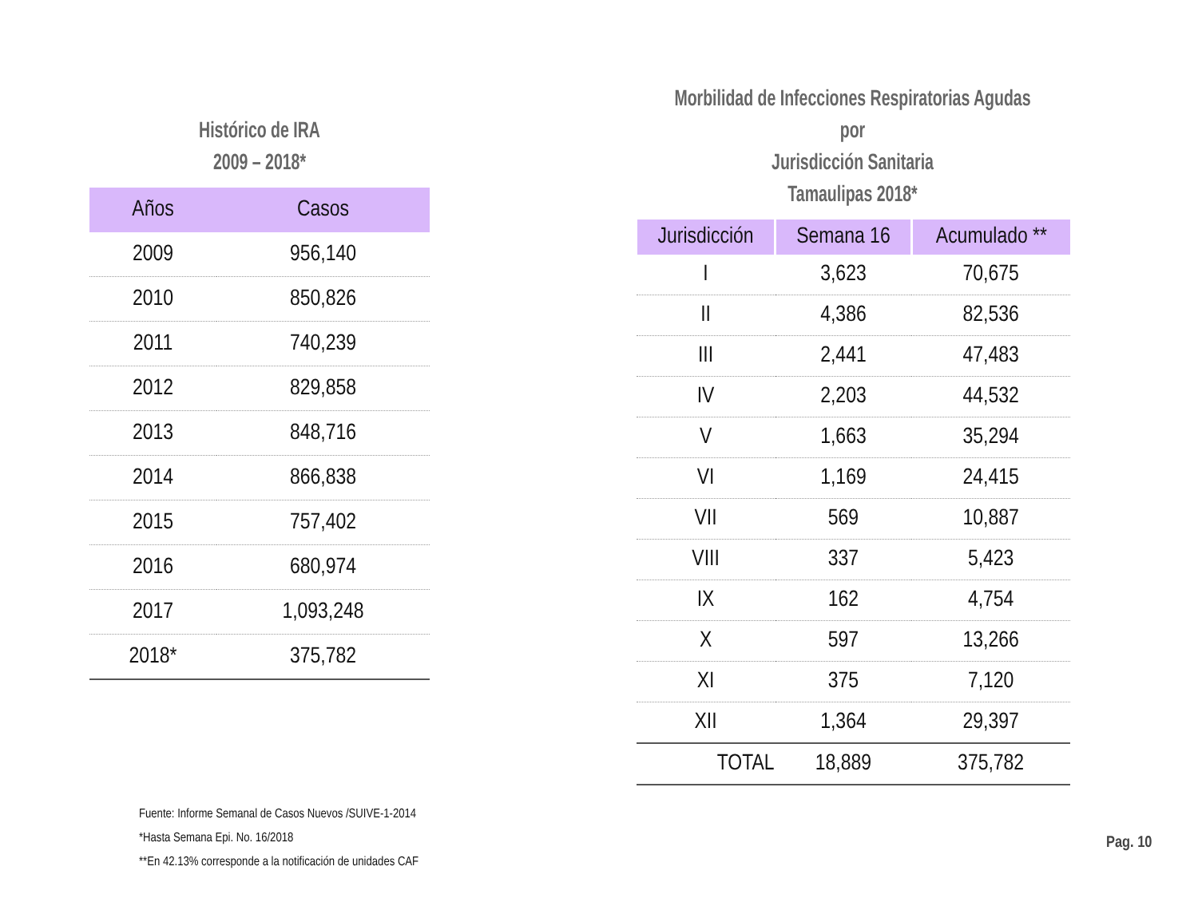Histórico de IRA
2009 – 2018*
| Años | Casos |
| --- | --- |
| 2009 | 956,140 |
| 2010 | 850,826 |
| 2011 | 740,239 |
| 2012 | 829,858 |
| 2013 | 848,716 |
| 2014 | 866,838 |
| 2015 | 757,402 |
| 2016 | 680,974 |
| 2017 | 1,093,248 |
| 2018* | 375,782 |
Morbilidad de Infecciones Respiratorias Agudas por
Jurisdicción Sanitaria
Tamaulipas 2018*
| Jurisdicción | Semana 16 | Acumulado ** |
| --- | --- | --- |
| I | 3,623 | 70,675 |
| II | 4,386 | 82,536 |
| III | 2,441 | 47,483 |
| IV | 2,203 | 44,532 |
| V | 1,663 | 35,294 |
| VI | 1,169 | 24,415 |
| VII | 569 | 10,887 |
| VIII | 337 | 5,423 |
| IX | 162 | 4,754 |
| X | 597 | 13,266 |
| XI | 375 | 7,120 |
| XII | 1,364 | 29,397 |
| TOTAL | 18,889 | 375,782 |
Fuente: Informe Semanal de Casos Nuevos /SUIVE-1-2014
*Hasta Semana Epi. No. 16/2018
**En 42.13% corresponde a la notificación de unidades CAF
Pag. 10